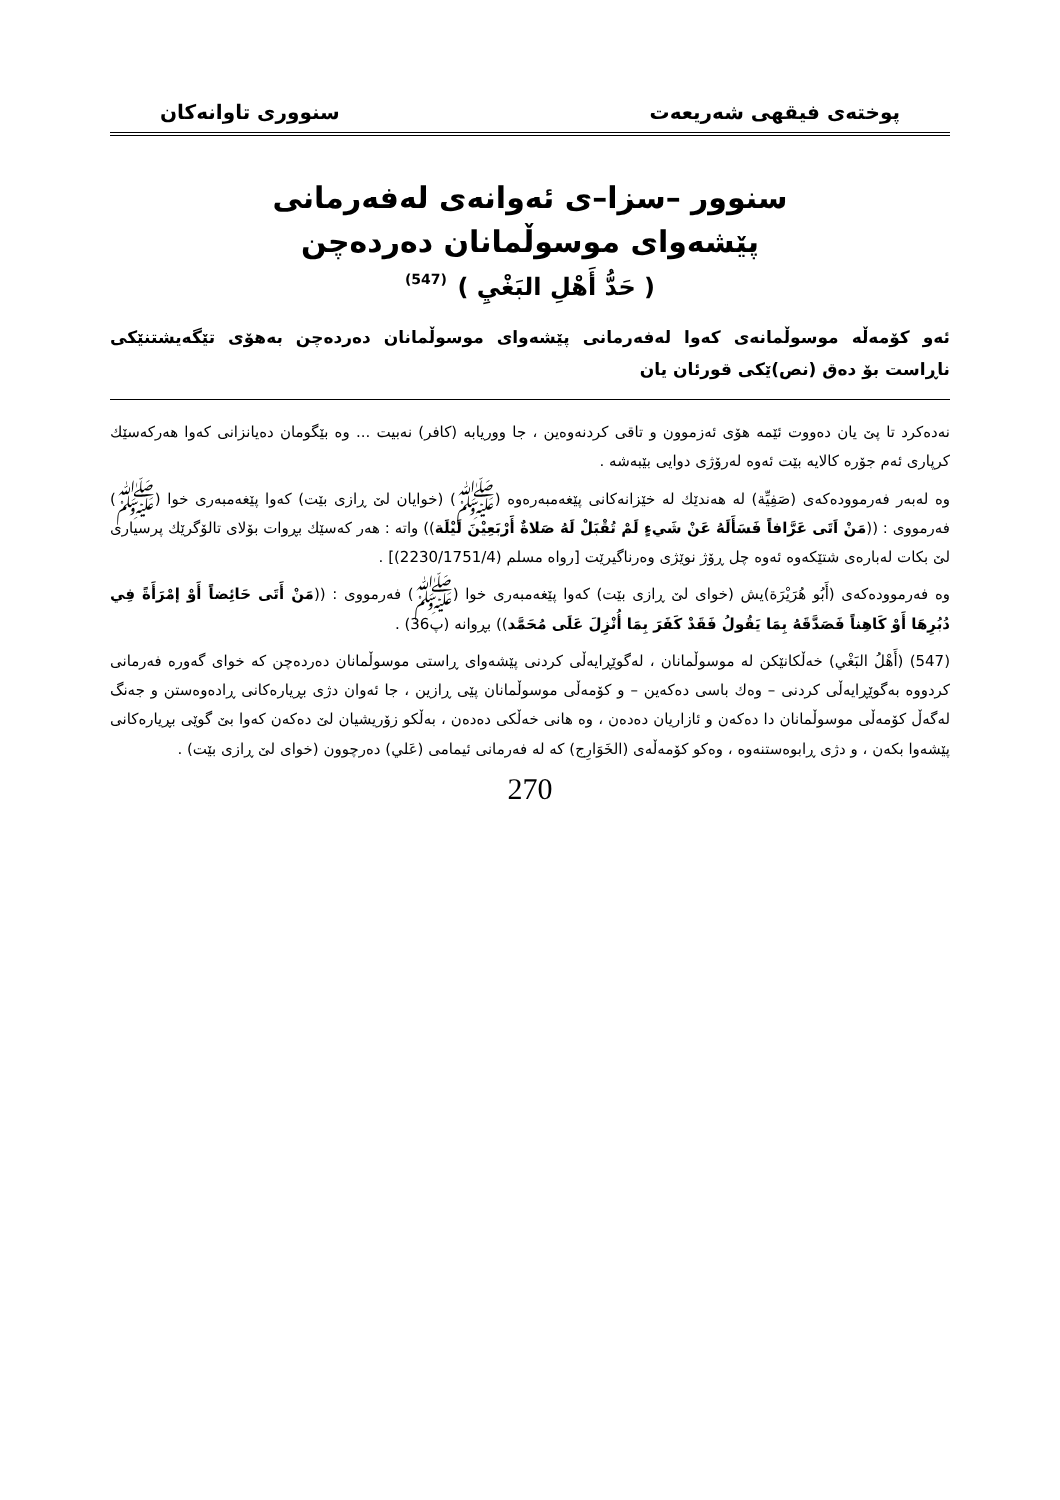پوختەی فیقهی شەریعەت سنووری تاوانەکان
سنوور –سزا–ی ئەوانەی لەفەرمانی
پێشەوای موسوڵمانان دەردەچن
( حَدُّ أَهْلِ البَغْيِ ) <sup>(547)</sup>
ئەو کۆمەڵە موسوڵمانەی کەوا لەفەرمانی پێشەوای موسوڵمانان دەردەچن بەهۆی تێگەیشتنێکی ناڕاست بۆ دەق (نص)ێکی قورئان یان
نەدەکرد تا پێ یان دەووت ئێمە هۆی ئەزموون و تاقی کردنەوەین ، جا ووریابە (کافر) نەبیت ... وە بێگومان دەیانزانی کەوا هەرکەسێك کرپاری ئەم جۆرە کالایە بێت ئەوە لەرۆژی دوایی بێبەشە .
وە لەبەر فەرموودەکەی (صَفِيِّة) لە هەندێك لە خێزانەکانی پێغەمبەرەوە (ﷺ) (خوایان لێ ڕازی بێت) کەوا پێغەمبەری خوا (ﷺ) فەرمووی : ((مَنْ اَتَى عَرَّافاً فَسَأَلَهُ عَنْ شَيءٍ لَمْ تُقْبَلْ لَهُ صَلاةٌ أَرْبَعِيْنَ لَيْلَة)) واتە : هەر کەسێك بڕوات بۆلای تالۆگرێك پرسیاری لێ بکات لەبارەی شتێکەوە ئەوە چل ڕۆژ نوێژی وەرناگیرێت [رواه مسلم (2230/1751/4)] .
وە فەرموودەکەی (أَبُو هُرَيْرَة)یش (خوای لێ ڕازی بێت) کەوا پێغەمبەری خوا (ﷺ) فەرمووی : ((مَنْ أَتَى حَائِضاً أَوْ إمْرَأَةً فِي دُبُرِهَا أَوْ كَاهِناً فَصَدَّقَهُ بِمَا يَقُولُ فَقَدْ كَفَرَ بِمَا أُنْزِلَ عَلَى مُحَمَّد)) بڕوانە (پ36) .
(547) (أَهْلُ البَغْي) خەڵکانێکن لە موسوڵمانان ، لەگوێڕایەڵی کردنی پێشەوای ڕاستی موسوڵمانان دەردەچن کە خوای گەورە فەرمانی کردووە بەگوێڕایەڵی کردنی – وەك باسی دەکەین – و کۆمەڵی موسوڵمانان پێی ڕازین ، جا ئەوان دژی بڕیارەکانی ڕادەوەستن و جەنگ لەگەڵ کۆمەڵی موسوڵمانان دا دەکەن و ئازاریان دەدەن ، وە هانی خەڵکی دەدەن ، بەڵکو زۆریشیان لێ دەکەن کەوا بێ گوێی بڕیارەکانی پێشەوا بکەن ، و دژی ڕابوەستنەوە ، وەکو کۆمەڵەی (الخَوَارِج) کە لە فەرمانی ئیمامی (عَلي) دەرچوون (خوای لێ ڕازی بێت) .
270